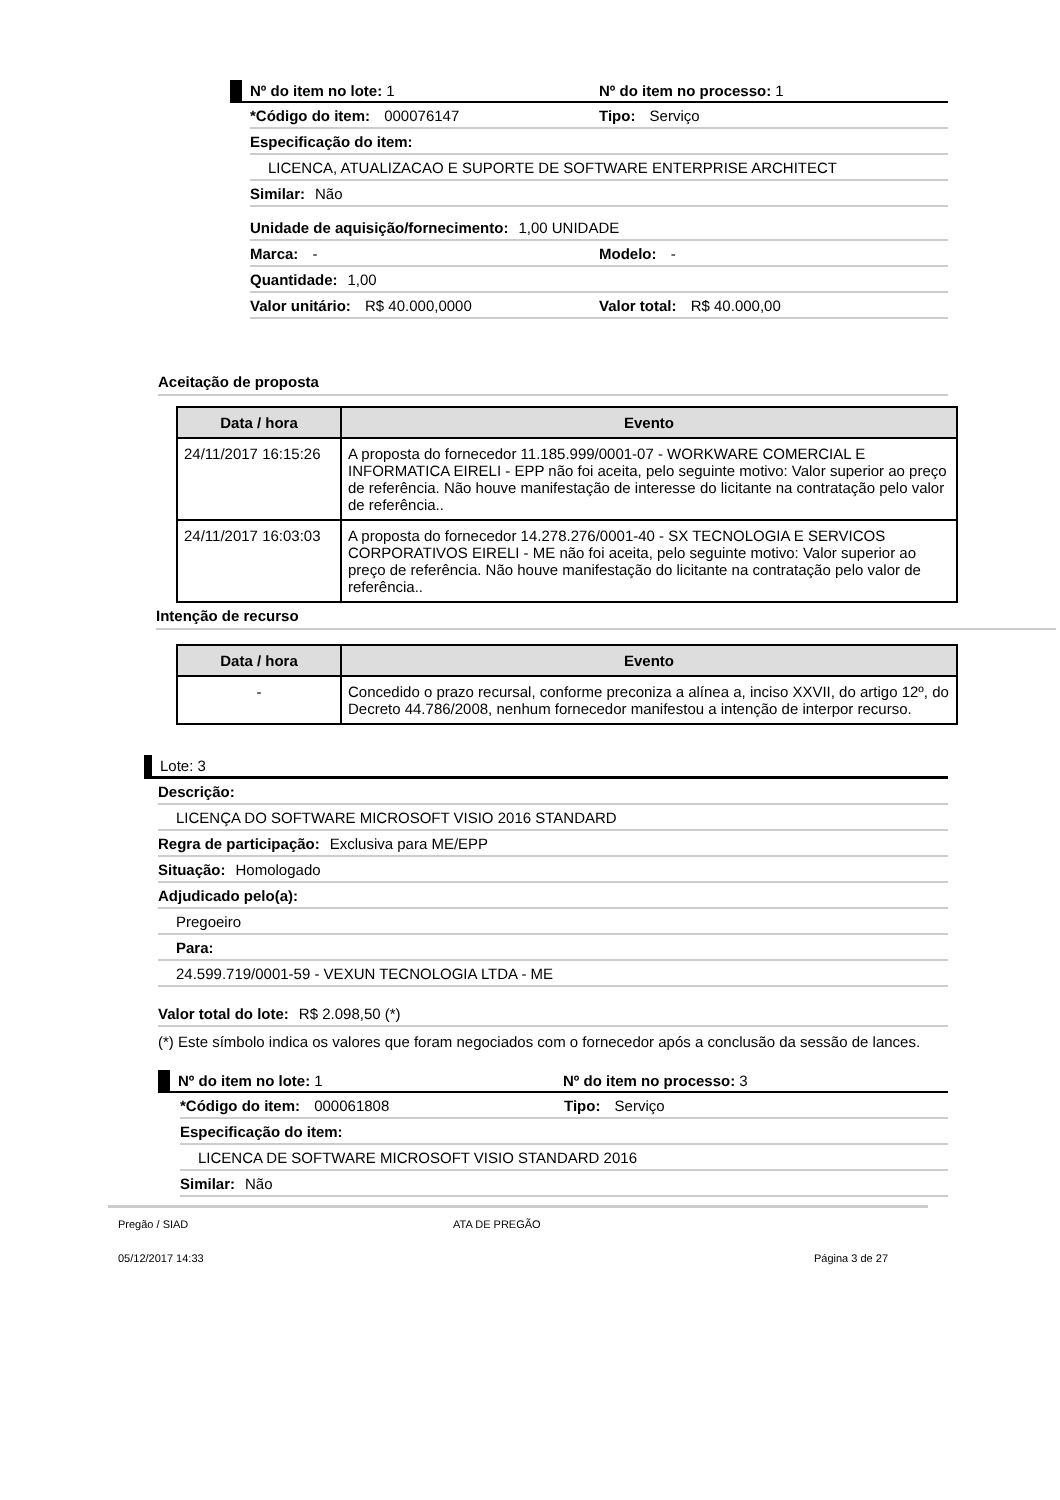Nº do item no lote: 1 Nº do item no processo: 1
*Código do item: 000076147 Tipo: Serviço
Especificação do item:
LICENCA, ATUALIZACAO E SUPORTE DE SOFTWARE ENTERPRISE ARCHITECT
Similar: Não
Unidade de aquisição/fornecimento: 1,00 UNIDADE
Marca: - Modelo: -
Quantidade: 1,00
Valor unitário: R$ 40.000,0000 Valor total: R$ 40.000,00
Aceitação de proposta
| Data / hora | Evento |
| --- | --- |
| 24/11/2017 16:15:26 | A proposta do fornecedor 11.185.999/0001-07 - WORKWARE COMERCIAL E INFORMATICA EIRELI - EPP não foi aceita, pelo seguinte motivo: Valor superior ao preço de referência. Não houve manifestação de interesse do licitante na contratação pelo valor de referência.. |
| 24/11/2017 16:03:03 | A proposta do fornecedor 14.278.276/0001-40 - SX TECNOLOGIA E SERVICOS CORPORATIVOS EIRELI - ME não foi aceita, pelo seguinte motivo: Valor superior ao preço de referência. Não houve manifestação do licitante na contratação pelo valor de referência.. |
Intenção de recurso
| Data / hora | Evento |
| --- | --- |
| - | Concedido o prazo recursal, conforme preconiza a alínea a, inciso XXVII, do artigo 12º, do Decreto 44.786/2008, nenhum fornecedor manifestou a intenção de interpor recurso. |
Lote: 3
Descrição:
LICENÇA DO SOFTWARE MICROSOFT VISIO 2016 STANDARD
Regra de participação: Exclusiva para ME/EPP
Situação: Homologado
Adjudicado pelo(a):
Pregoeiro
Para:
24.599.719/0001-59 - VEXUN TECNOLOGIA LTDA - ME
Valor total do lote: R$ 2.098,50 (*)
(*) Este símbolo indica os valores que foram negociados com o fornecedor após a conclusão da sessão de lances.
Nº do item no lote: 1 Nº do item no processo: 3
*Código do item: 000061808 Tipo: Serviço
Especificação do item:
LICENCA DE SOFTWARE MICROSOFT VISIO STANDARD 2016
Similar: Não
Pregão / SIAD ATA DE PREGÃO
05/12/2017 14:33 Página 3 de 27